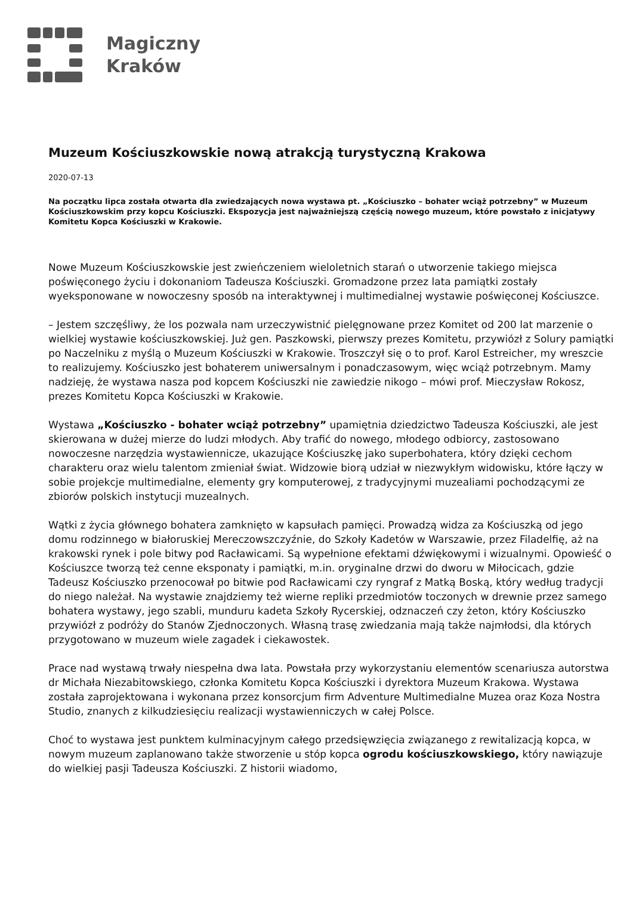Magiczny
Kraków
Muzeum Kościuszkowskie nową atrakcją turystyczną Krakowa
2020-07-13
Na początku lipca została otwarta dla zwiedzających nowa wystawa pt. „Kościuszko – bohater wciąż potrzebny” w Muzeum Kościuszkowskim przy kopcu Kościuszki. Ekspozycja jest najważniejszą częścią nowego muzeum, które powstało z inicjatywy Komitetu Kopca Kościuszki w Krakowie.
Nowe Muzeum Kościuszkowskie jest zwieńczeniem wieloletnich starań o utworzenie takiego miejsca poświęconego życiu i dokonaniom Tadeusza Kościuszki. Gromadzone przez lata pamiątki zostały wyeksponowane w nowoczesny sposób na interaktywnej i multimedialnej wystawie poświęconej Kościuszce.
– Jestem szczęśliwy, że los pozwala nam urzeczywistnić pielęgnowane przez Komitet od 200 lat marzenie o wielkiej wystawie kościuszkowskiej. Już gen. Paszkowski, pierwszy prezes Komitetu, przywiózł z Solury pamiątki po Naczelniku z myślą o Muzeum Kościuszki w Krakowie. Troszczył się o to prof. Karol Estreicher, my wreszcie to realizujemy. Kościuszko jest bohaterem uniwersalnym i ponadczasowym, więc wciąż potrzebnym. Mamy nadzieję, że wystawa nasza pod kopcem Kościuszki nie zawiedzie nikogo – mówi prof. Mieczysław Rokosz, prezes Komitetu Kopca Kościuszki w Krakowie.
Wystawa „Kościuszko - bohater wciąż potrzebny” upamiętnia dziedzictwo Tadeusza Kościuszki, ale jest skierowana w dużej mierze do ludzi młodych. Aby trafić do nowego, młodego odbiorcy, zastosowano nowoczesne narzędzia wystawiennicze, ukazujące Kościuszkę jako superbohatera, który dzięki cechom charakteru oraz wielu talentom zmieniał świat. Widzowie biorą udział w niezwykłym widowisku, które łączy w sobie projekcje multimedialne, elementy gry komputerowej, z tradycyjnymi muzealiami pochodzącymi ze zbiorów polskich instytucji muzealnych.
Wątki z życia głównego bohatera zamknięto w kapsułach pamięci. Prowadzą widza za Kościuszką od jego domu rodzinnego w białoruskiej Mereczowszczyźnie, do Szkoły Kadetów w Warszawie, przez Filadelfię, aż na krakowski rynek i pole bitwy pod Racławicami. Są wypełnione efektami dźwiękowymi i wizualnymi. Opowieść o Kościuszce tworzą też cenne eksponaty i pamiątki, m.in. oryginalne drzwi do dworu w Miłocicach, gdzie Tadeusz Kościuszko przenocował po bitwie pod Racławicami czy ryngraf z Matką Boską, który według tradycji do niego należał. Na wystawie znajdziemy też wierne repliki przedmiotów toczonych w drewnie przez samego bohatera wystawy, jego szabli, munduru kadeta Szkoły Rycerskiej, odznaczeń czy żeton, który Kościuszko przywiózł z podróży do Stanów Zjednoczonych. Własną trasę zwiedzania mają także najmłodsi, dla których przygotowano w muzeum wiele zagadek i ciekawostek.
Prace nad wystawą trwały niespełna dwa lata. Powstała przy wykorzystaniu elementów scenariusza autorstwa dr Michała Niezabitowskiego, członka Komitetu Kopca Kościuszki i dyrektora Muzeum Krakowa. Wystawa została zaprojektowana i wykonana przez konsorcjum firm Adventure Multimedialne Muzea oraz Koza Nostra Studio, znanych z kilkudziesięciu realizacji wystawienniczych w całej Polsce.
Choć to wystawa jest punktem kulminacyjnym całego przedsięwzięcia związanego z rewitalizacją kopca, w nowym muzeum zaplanowano także stworzenie u stóp kopca ogrodu kościuszkowskiego, który nawiązuje do wielkiej pasji Tadeusza Kościuszki. Z historii wiadomo,